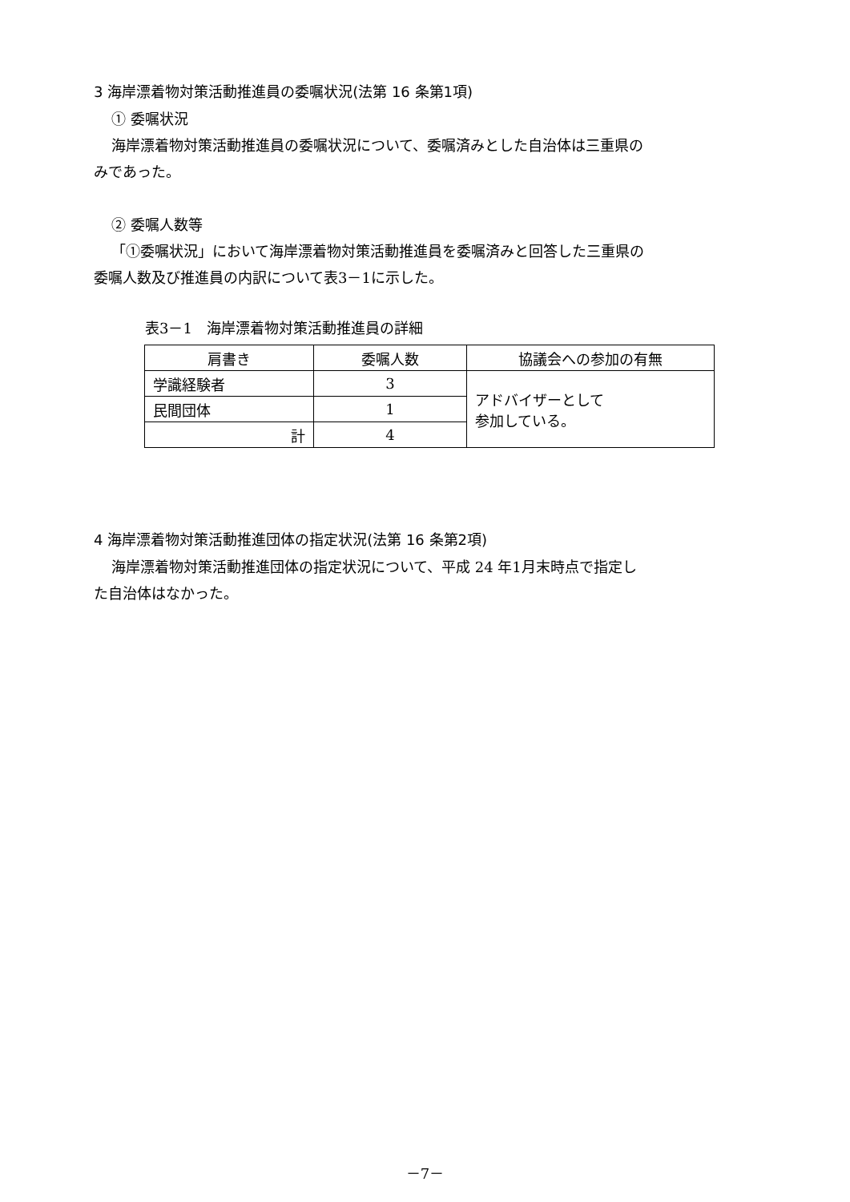3 海岸漂着物対策活動推進員の委嘱状況(法第 16 条第1項)
① 委嘱状況
海岸漂着物対策活動推進員の委嘱状況について、委嘱済みとした自治体は三重県の
みであった。
② 委嘱人数等
「①委嘱状況」において海岸漂着物対策活動推進員を委嘱済みと回答した三重県の
委嘱人数及び推進員の内訳について表3－1に示した。
表3－1　海岸漂着物対策活動推進員の詳細
| 肩書き | 委嘱人数 | 協議会への参加の有無 |
| --- | --- | --- |
| 学識経験者 | 3 | アドバイザーとして 参加している。 |
| 民間団体 | 1 | |
| 計 | 4 | |
4 海岸漂着物対策活動推進団体の指定状況(法第 16 条第2項)
海岸漂着物対策活動推進団体の指定状況について、平成 24 年1月末時点で指定し
た自治体はなかった。
－7－